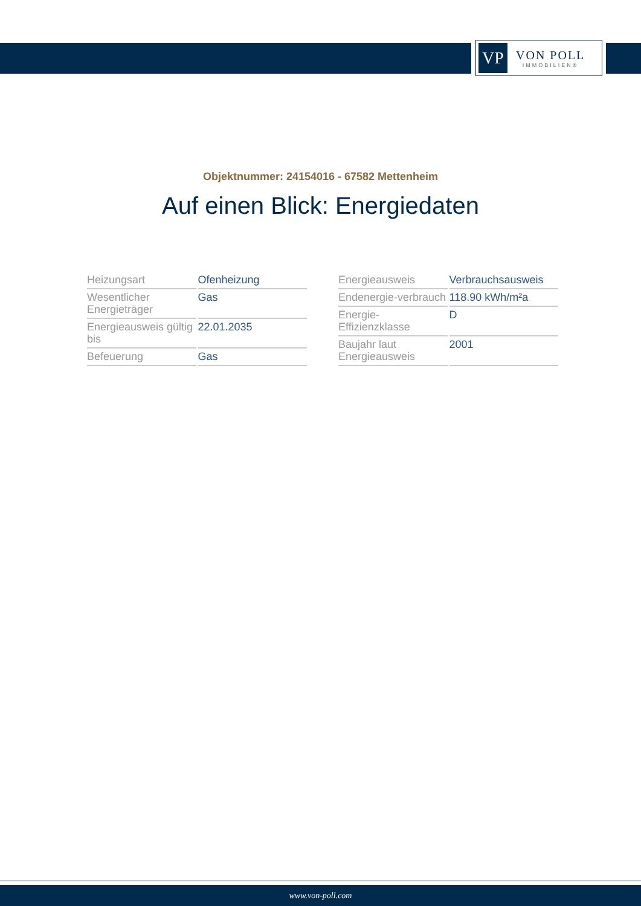VP
VON POLL
IMMOBILIEN®
Objektnummer: 24154016 - 67582 Mettenheim
Auf einen Blick: Energiedaten
| Heizungsart | Ofenheizung |
| Wesentlicher Energieträger | Gas |
| Energieausweis gültig bis | 22.01.2035 |
| Befeuerung | Gas |
| Energieausweis | Verbrauchsausweis |
| Endenergie-verbrauch | 118.90 kWh/m²a |
| Energie-Effizienzklasse | D |
| Baujahr laut Energieausweis | 2001 |
www.von-poll.com